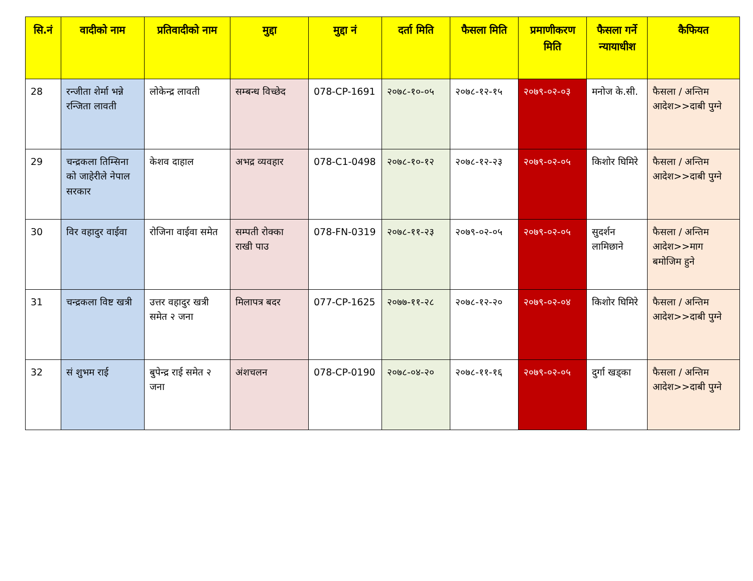| सि.नं | वादीको नाम | प्रतिवादीको नाम | मुद्दा | मुद्दा नं | दर्ता मिति | फैसला मिति | प्रमाणीकरण मिति | फैसला गर्ने न्यायाधीश | कैफियत |
| --- | --- | --- | --- | --- | --- | --- | --- | --- | --- |
| 28 | रन्जीता शेर्मा भन्ने रन्जिता लावती | लोकेन्द्र लावती | सम्बन्ध विच्छेद | 078-CP-1691 | २०७८-१०-०५ | २०७८-१२-१५ | २०७९-०२-०३ | मनोज के.सी. | फैसला / अन्तिम आदेश>>दाबी पुग्ने |
| 29 | चन्द्रकला तिम्सिना को जाहेरीले नेपाल सरकार | केशव दाहाल | अभद्र व्यवहार | 078-C1-0498 | २०७८-१०-१२ | २०७८-१२-२३ | २०७९-०२-०५ | किशोर घिमिरे | फैसला / अन्तिम आदेश>>दाबी पुग्ने |
| 30 | विर वहादुर वाईवा | रोजिना वाईवा समेत | सम्पती रोक्का राखी पाउ | 078-FN-0319 | २०७८-११-२३ | २०७९-०२-०५ | २०७९-०२-०५ | सुदर्शन लामिछाने | फैसला / अन्तिम आदेश>>माग बमोजिम हुने |
| 31 | चन्द्रकला विष्ट खत्री | उत्तर वहादुर खत्री समेत २ जना | मिलापत्र बदर | 077-CP-1625 | २०७७-११-२८ | २०७८-१२-२० | २०७९-०२-०४ | किशोर घिमिरे | फैसला / अन्तिम आदेश>>दाबी पुग्ने |
| 32 | सं शुभम राई | बुपेन्द्र राई समेत २ जना | अंशचलन | 078-CP-0190 | २०७८-०४-२० | २०७८-११-१६ | २०७९-०२-०५ | दुर्गा खड्का | फैसला / अन्तिम आदेश>>दाबी पुग्ने |